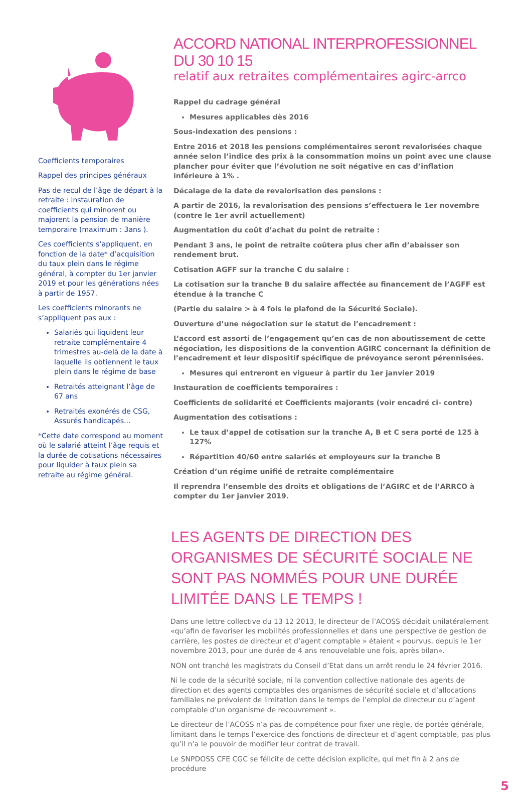Coefficients temporaires
Rappel des principes généraux
Pas de recul de l’âge de départ à la retraite : instauration de coefficients qui minorent ou majorent la pension de manière temporaire (maximum : 3ans ).
Ces coefficients s’appliquent, en fonction de la date* d’acquisition du taux plein dans le régime général, à compter du 1er janvier 2019 et pour les générations nées à partir de 1957.
Les coefficients minorants ne s’appliquent pas aux :
Salariés qui liquident leur retraite complémentaire 4 trimestres au-delà de la date à laquelle ils obtiennent le taux plein dans le régime de base
Retraités atteignant l’âge de 67 ans
Retraités exonérés de CSG, Assurés handicapés...
*Cette date correspond au moment où le salarié atteint l’âge requis et la durée de cotisations nécessaires pour liquider à taux plein sa retraite au régime général.
ACCORD NATIONAL INTERPROFESSIONNEL DU 30 10 15
relatif aux retraites complémentaires agirc-arrco
Rappel du cadrage général
Mesures applicables dès 2016
Sous-indexation des pensions :
Entre 2016 et 2018 les pensions complémentaires seront revalorisées chaque année selon l’indice des prix à la consommation moins un point avec une clause plancher pour éviter que l’évolution ne soit négative en cas d’inflation inférieure à 1% .
Décalage de la date de revalorisation des pensions :
A partir de 2016, la revalorisation des pensions s’effectuera le 1er novembre (contre le 1er avril actuellement)
Augmentation du coût d’achat du point de retraite :
Pendant 3 ans, le point de retraite coûtera plus cher afin d’abaisser son rendement brut.
Cotisation AGFF sur la tranche C du salaire :
La cotisation sur la tranche B du salaire affectée au financement de l’AGFF est étendue à la tranche C
(Partie du salaire > à 4 fois le plafond de la Sécurité Sociale).
Ouverture d’une négociation sur le statut de l’encadrement :
L’accord est assorti de l’engagement qu’en cas de non aboutissement de cette négociation, les dispositions de la convention AGIRC concernant la définition de l’encadrement et leur dispositif spécifique de prévoyance seront pérennisées.
Mesures qui entreront en vigueur à partir du 1er janvier 2019
Instauration de coefficients temporaires :
Coefficients de solidarité et Coefficients majorants (voir encadré ci- contre)
Augmentation des cotisations :
Le taux d’appel de cotisation sur la tranche A, B et C sera porté de 125 à 127%
Répartition 40/60 entre salariés et employeurs sur la tranche B
Création d’un régime unifié de retraite complémentaire
Il reprendra l’ensemble des droits et obligations de l’AGIRC et de l’ARRCO à compter du 1er janvier 2019.
LES AGENTS DE DIRECTION DES ORGANISMES DE SÉCURITÉ SOCIALE NE SONT PAS NOMMÉS POUR UNE DURÉE LIMITÉE DANS LE TEMPS !
Dans une lettre collective du 13 12 2013, le directeur de l’ACOSS décidait unilatéralement «qu’afin de favoriser les mobilités professionnelles et dans une perspective de gestion de carrière, les postes de directeur et d’agent comptable » étaient « pourvus, depuis le 1er novembre 2013, pour une durée de 4 ans renouvelable une fois, après bilan».
NON ont tranché les magistrats du Conseil d’Etat dans un arrêt rendu le 24 février 2016.
Ni le code de la sécurité sociale, ni la convention collective nationale des agents de direction et des agents comptables des organismes de sécurité sociale et d’allocations familiales ne prévoient de limitation dans le temps de l’emploi de directeur ou d’agent comptable d’un organisme de recouvrement ».
Le directeur de l’ACOSS n’a pas de compétence pour fixer une règle, de portée générale, limitant dans le temps l’exercice des fonctions de directeur et d’agent comptable, pas plus qu’il n’a le pouvoir de modifier leur contrat de travail.
Le SNPDOSS CFE CGC se félicite de cette décision explicite, qui met fin à 2 ans de procédure
5